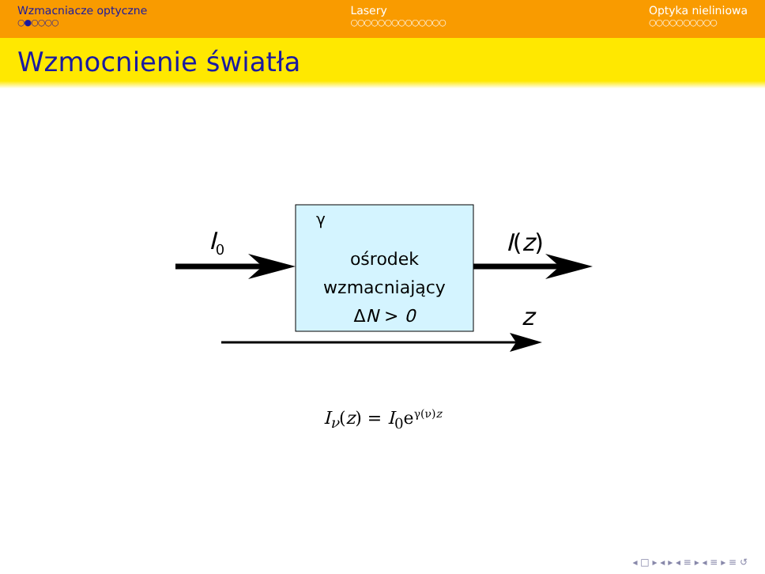Wzmacniacze optyczne
○●○○○○
Lasery
○○○○○○○○○○○○○○
Optyka nieliniowa
○○○○○○○○○○
Wzmocnienie światła
I<sub>0</sub>
γ
ośrodek
wzmacniający
ΔN > 0
I(z)
z
I<sub>ν</sub>(z) = I<sub>0</sub>e<sup>γ(ν)z</sup>
◂ □ ▸ ◂ ▸ ◂ ≡ ▸ ◂ ≡ ▸ ≡ ↺